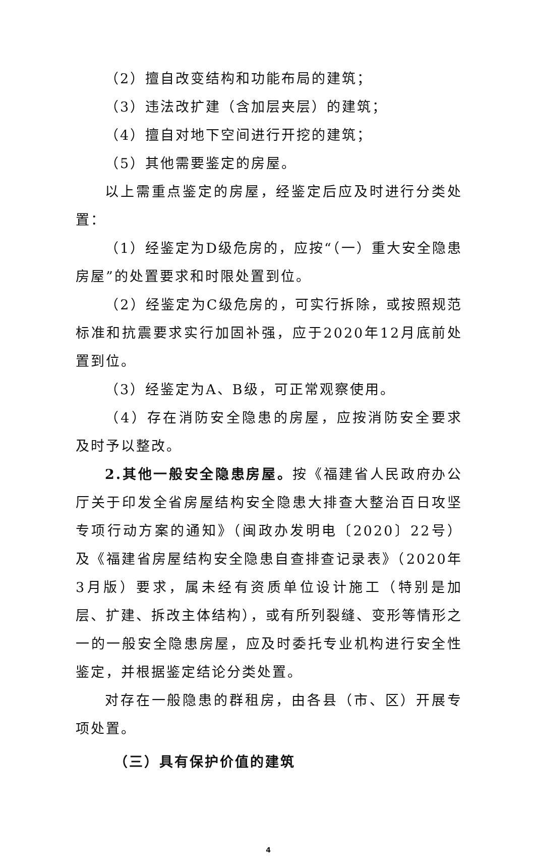（2）擅自改变结构和功能布局的建筑；
（3）违法改扩建（含加层夹层）的建筑；
（4）擅自对地下空间进行开挖的建筑；
（5）其他需要鉴定的房屋。
以上需重点鉴定的房屋，经鉴定后应及时进行分类处置：
（1）经鉴定为D级危房的，应按“（一）重大安全隐患房屋”的处置要求和时限处置到位。
（2）经鉴定为C级危房的，可实行拆除，或按照规范标准和抗震要求实行加固补强，应于2020年12月底前处置到位。
（3）经鉴定为A、B级，可正常观察使用。
（4）存在消防安全隐患的房屋，应按消防安全要求及时予以整改。
2.其他一般安全隐患房屋。按《福建省人民政府办公厅关于印发全省房屋结构安全隐患大排查大整治百日攻坚专项行动方案的通知》（闽政办发明电〔2020〕22号）及《福建省房屋结构安全隐患自查排查记录表》（2020年3月版）要求，属未经有资质单位设计施工（特别是加层、扩建、拆改主体结构），或有所列裂缝、变形等情形之一的一般安全隐患房屋，应及时委托专业机构进行安全性鉴定，并根据鉴定结论分类处置。
对存在一般隐患的群租房，由各县（市、区）开展专项处置。
（三）具有保护价值的建筑
4